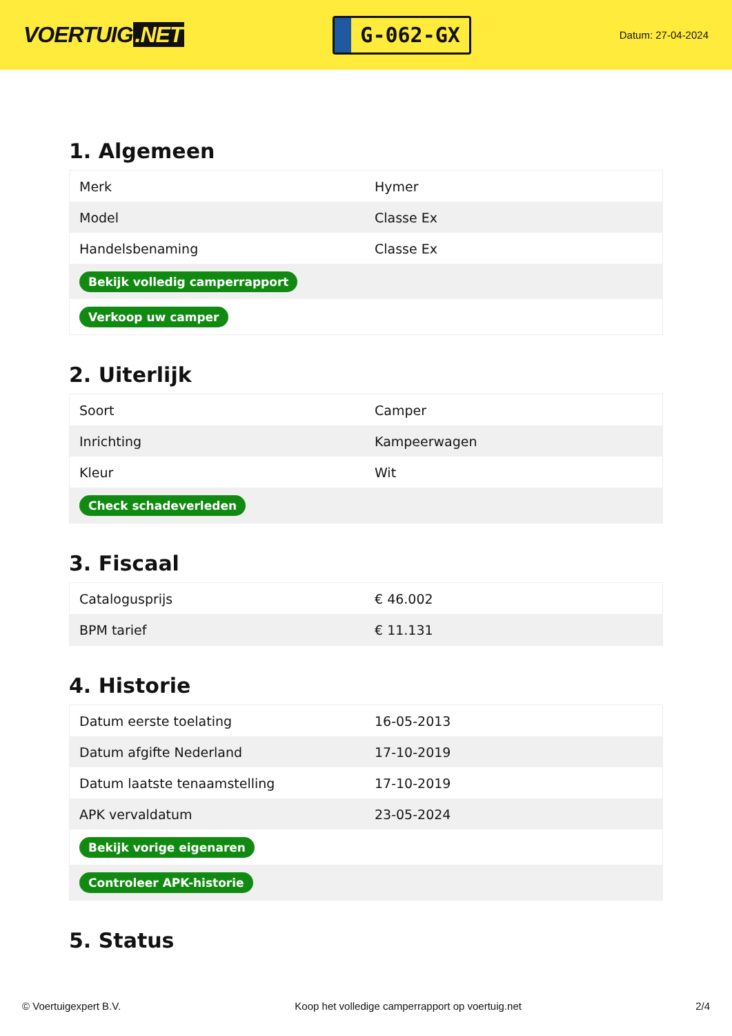VOERTUIG.NET
G-062-GX
Datum: 27-04-2024
1. Algemeen
| Merk | Hymer |
| Model | Classe Ex |
| Handelsbenaming | Classe Ex |
| Bekijk volledig camperrapport | |
| Verkoop uw camper | |
2. Uiterlijk
| Soort | Camper |
| Inrichting | Kampeerwagen |
| Kleur | Wit |
| Check schadeverleden | |
3. Fiscaal
| Catalogusprijs | € 46.002 |
| BPM tarief | € 11.131 |
4. Historie
| Datum eerste toelating | 16-05-2013 |
| Datum afgifte Nederland | 17-10-2019 |
| Datum laatste tenaamstelling | 17-10-2019 |
| APK vervaldatum | 23-05-2024 |
| Bekijk vorige eigenaren | |
| Controleer APK-historie | |
5. Status
© Voertuigexpert B.V. Koop het volledige camperrapport op voertuig.net 2/4